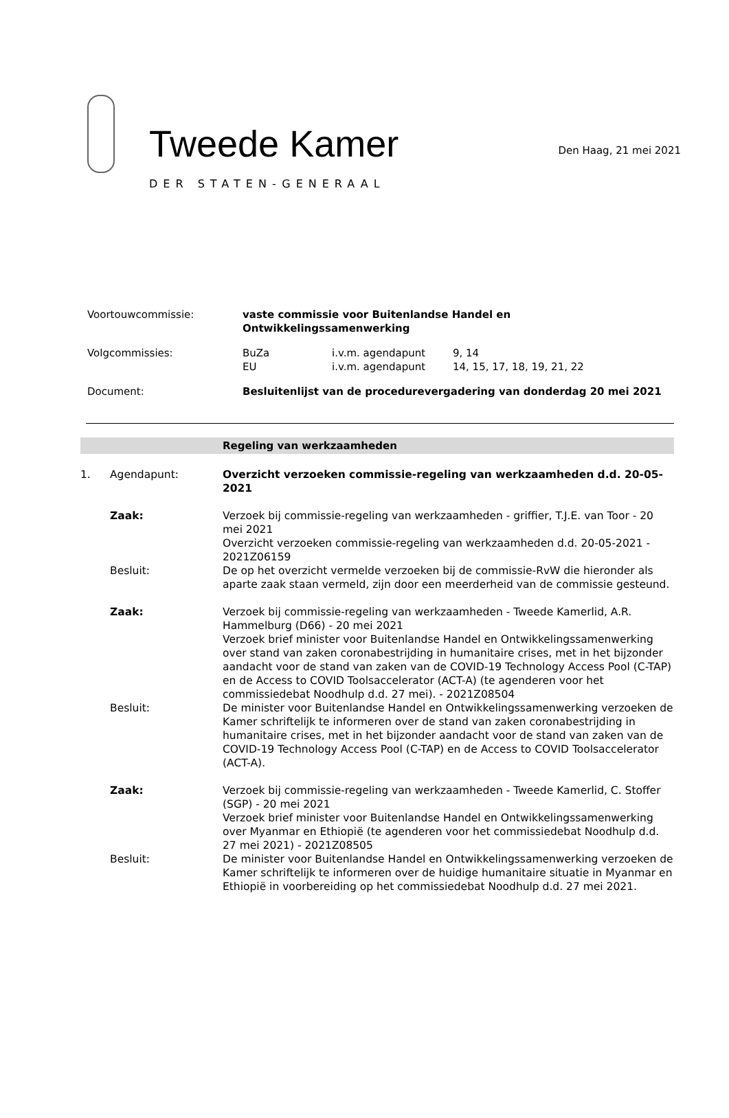Tweede Kamer
DER STATEN-GENERAAL
Den Haag, 21 mei 2021
| Voortouwcommissie: | vaste commissie voor Buitenlandse Handel en Ontwikkelingssamenwerking | | |
| Volgcommissies: | BuZa EU | i.v.m. agendapunt i.v.m. agendapunt | 9, 14 14, 15, 17, 18, 19, 21, 22 |
| Document: | Besluitenlijst van de procedurevergadering van donderdag 20 mei 2021 | | |
Regeling van werkzaamheden
1. Agendapunt: Overzicht verzoeken commissie-regeling van werkzaamheden d.d. 20-05-2021
Zaak: Verzoek bij commissie-regeling van werkzaamheden - griffier, T.J.E. van Toor - 20 mei 2021
Overzicht verzoeken commissie-regeling van werkzaamheden d.d. 20-05-2021 - 2021Z06159
Besluit: De op het overzicht vermelde verzoeken bij de commissie-RvW die hieronder als aparte zaak staan vermeld, zijn door een meerderheid van de commissie gesteund.
Zaak: Verzoek bij commissie-regeling van werkzaamheden - Tweede Kamerlid, A.R. Hammelburg (D66) - 20 mei 2021
Verzoek brief minister voor Buitenlandse Handel en Ontwikkelingssamenwerking over stand van zaken coronabestrijding in humanitaire crises, met in het bijzonder aandacht voor de stand van zaken van de COVID-19 Technology Access Pool (C-TAP) en de Access to COVID Toolsaccelerator (ACT-A) (te agenderen voor het commissiedebat Noodhulp d.d. 27 mei). - 2021Z08504
Besluit: De minister voor Buitenlandse Handel en Ontwikkelingssamenwerking verzoeken de Kamer schriftelijk te informeren over de stand van zaken coronabestrijding in humanitaire crises, met in het bijzonder aandacht voor de stand van zaken van de COVID-19 Technology Access Pool (C-TAP) en de Access to COVID Toolsaccelerator (ACT-A).
Zaak: Verzoek bij commissie-regeling van werkzaamheden - Tweede Kamerlid, C. Stoffer (SGP) - 20 mei 2021
Verzoek brief minister voor Buitenlandse Handel en Ontwikkelingssamenwerking over Myanmar en Ethiopië (te agenderen voor het commissiedebat Noodhulp d.d. 27 mei 2021) - 2021Z08505
Besluit: De minister voor Buitenlandse Handel en Ontwikkelingssamenwerking verzoeken de Kamer schriftelijk te informeren over de huidige humanitaire situatie in Myanmar en Ethiopië in voorbereiding op het commissiedebat Noodhulp d.d. 27 mei 2021.